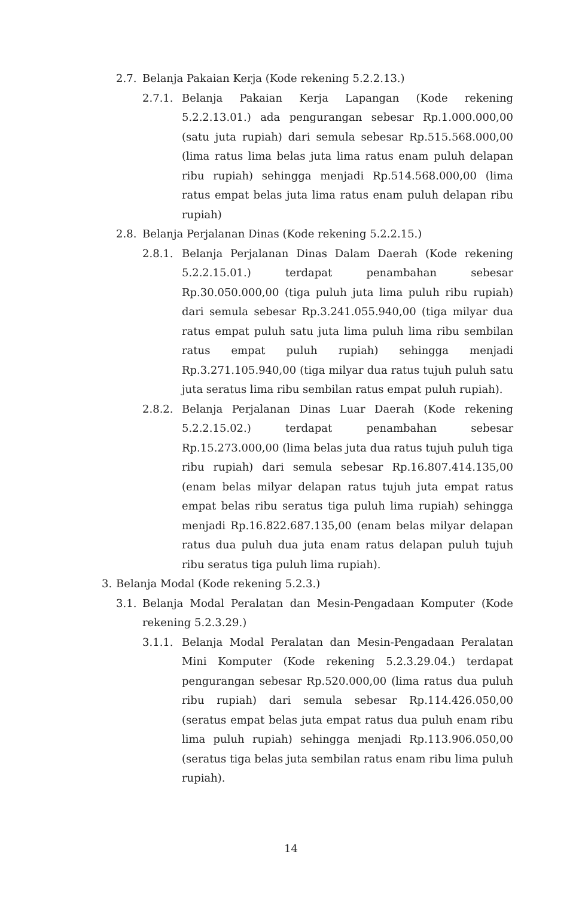2.7. Belanja Pakaian Kerja (Kode rekening 5.2.2.13.)
2.7.1. Belanja Pakaian Kerja Lapangan (Kode rekening 5.2.2.13.01.) ada pengurangan sebesar Rp.1.000.000,00 (satu juta rupiah) dari semula sebesar Rp.515.568.000,00 (lima ratus lima belas juta lima ratus enam puluh delapan ribu rupiah) sehingga menjadi Rp.514.568.000,00 (lima ratus empat belas juta lima ratus enam puluh delapan ribu rupiah)
2.8. Belanja Perjalanan Dinas (Kode rekening 5.2.2.15.)
2.8.1. Belanja Perjalanan Dinas Dalam Daerah (Kode rekening 5.2.2.15.01.) terdapat penambahan sebesar Rp.30.050.000,00 (tiga puluh juta lima puluh ribu rupiah) dari semula sebesar Rp.3.241.055.940,00 (tiga milyar dua ratus empat puluh satu juta lima puluh lima ribu sembilan ratus empat puluh rupiah) sehingga menjadi Rp.3.271.105.940,00 (tiga milyar dua ratus tujuh puluh satu juta seratus lima ribu sembilan ratus empat puluh rupiah).
2.8.2. Belanja Perjalanan Dinas Luar Daerah (Kode rekening 5.2.2.15.02.) terdapat penambahan sebesar Rp.15.273.000,00 (lima belas juta dua ratus tujuh puluh tiga ribu rupiah) dari semula sebesar Rp.16.807.414.135,00 (enam belas milyar delapan ratus tujuh juta empat ratus empat belas ribu seratus tiga puluh lima rupiah) sehingga menjadi Rp.16.822.687.135,00 (enam belas milyar delapan ratus dua puluh dua juta enam ratus delapan puluh tujuh ribu seratus tiga puluh lima rupiah).
3. Belanja Modal (Kode rekening 5.2.3.)
3.1. Belanja Modal Peralatan dan Mesin-Pengadaan Komputer (Kode rekening 5.2.3.29.)
3.1.1. Belanja Modal Peralatan dan Mesin-Pengadaan Peralatan Mini Komputer (Kode rekening 5.2.3.29.04.) terdapat pengurangan sebesar Rp.520.000,00 (lima ratus dua puluh ribu rupiah) dari semula sebesar Rp.114.426.050,00 (seratus empat belas juta empat ratus dua puluh enam ribu lima puluh rupiah) sehingga menjadi Rp.113.906.050,00 (seratus tiga belas juta sembilan ratus enam ribu lima puluh rupiah).
14